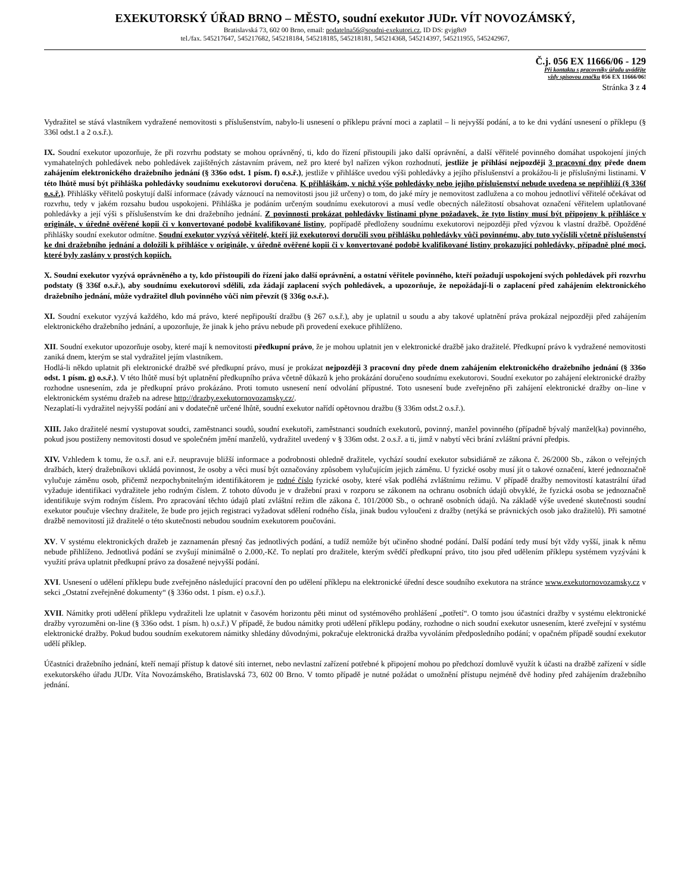EXEKUTORSKÝ ÚŘAD BRNO – MĚSTO, soudní exekutor JUDr. VÍT NOVOZÁMSKÝ,
Bratislavská 73, 602 00 Brno, email: podatelna56@soudni-exekutori.cz, ID DS: gvjg8s9
tel./fax. 545217647, 545217682, 545218184, 545218185, 545218181, 545214368, 545214397, 545211955, 545242967,
Č.j. 056 EX 11666/06 - 129
Při kontaktu s pracovníky úřadu uvádějte
vždy spisovou značku 056 EX 11666/06!
Stránka 3 z 4
Vydražitel se stává vlastníkem vydražené nemovitosti s příslušenstvím, nabylo-li usnesení o příklepu právní moci a zaplatil – li nejvyšší podání, a to ke dni vydání usnesení o příklepu (§ 336l odst.1 a 2 o.s.ř.).
IX. Soudní exekutor upozorňuje, že při rozvrhu podstaty se mohou oprávněný, ti, kdo do řízení přistoupili jako další oprávnění, a další věřitelé povinného domáhat uspokojení jiných vymahatelných pohledávek nebo pohledávek zajištěných zástavním právem, než pro které byl nařízen výkon rozhodnutí, jestliže je přihlásí nejpozději 3 pracovní dny přede dnem zahájením elektronického dražebního jednání (§ 336o odst. 1 písm. f) o.s.ř.), jestliže v přihlášce uvedou výši pohledávky a jejího příslušenství a prokážou-li je příslušnými listinami. V této lhůtě musí být přihláška pohledávky soudnímu exekutorovi doručena. K přihláškám, v nichž výše pohledávky nebo jejího příslušenství nebude uvedena se nepřihlíží (§ 336f o.s.ř.). Přihlášky věřitelů poskytují další informace (závady váznoucí na nemovitosti jsou již určeny) o tom, do jaké míry je nemovitost zadlužena a co mohou jednotliví věřitelé očekávat od rozvrhu, tedy v jakém rozsahu budou uspokojeni. Přihláška je podáním určeným soudnímu exekutorovi a musí vedle obecných náležitostí obsahovat označení věřitelem uplatňované pohledávky a její výši s příslušenstvím ke dni dražebního jednání. Z povinnosti prokázat pohledávky listinami plyne požadavek, že tyto listiny musí být připojeny k přihlášce v originále, v úředně ověřené kopii či v konvertované podobě kvalifikované listiny, popřípadě předloženy soudnímu exekutorovi nejpozději před výzvou k vlastní dražbě. Opožděné přihlášky soudní exekutor odmítne. Soudní exekutor vyzývá věřitelé, kteří již exekutorovi doručili svou přihlášku pohledávky vůči povinnému, aby tuto vyčíslili včetně příslušenství ke dni dražebního jednání a doložili k přihlášce v originále, v úředně ověřené kopii či v konvertované podobě kvalifikované listiny prokazující pohledávky, případně plné moci, které byly zaslány v prostých kopiích.
X. Soudní exekutor vyzývá oprávněného a ty, kdo přistoupili do řízení jako další oprávnění, a ostatní věřitele povinného, kteří požadují uspokojení svých pohledávek při rozvrhu podstaty (§ 336f o.s.ř.), aby soudnímu exekutorovi sdělili, zda žádají zaplacení svých pohledávek, a upozorňuje, že nepožádají-li o zaplacení před zahájením elektronického dražebního jednání, může vydražitel dluh povinného vůči nim převzít (§ 336g o.s.ř.).
XI. Soudní exekutor vyzývá každého, kdo má právo, které nepřipouští dražbu (§ 267 o.s.ř.), aby je uplatnil u soudu a aby takové uplatnění práva prokázal nejpozději před zahájením elektronického dražebního jednání, a upozorňuje, že jinak k jeho právu nebude při provedení exekuce přihlíženo.
XII. Soudní exekutor upozorňuje osoby, které mají k nemovitosti předkupní právo, že je mohou uplatnit jen v elektronické dražbě jako dražitelé. Předkupní právo k vydražené nemovitosti zaniká dnem, kterým se stal vydražitel jejím vlastníkem.
Hodlá-li někdo uplatnit při elektronické dražbě své předkupní právo, musí je prokázat nejpozději 3 pracovní dny přede dnem zahájením elektronického dražebního jednání (§ 336o odst. 1 písm. g) o.s.ř.). V této lhůtě musí být uplatnění předkupního práva včetně důkazů k jeho prokázání doručeno soudnímu exekutorovi. Soudní exekutor po zahájení elektronické dražby rozhodne usnesením, zda je předkupní právo prokázáno. Proti tomuto usnesení není odvolání přípustné. Toto usnesení bude zveřejněno při zahájení elektronické dražby on–line v elektronickém systému dražeb na adrese http://drazby.exekutornovozamsky.cz/.
Nezaplatí-li vydražitel nejvyšší podání ani v dodatečně určené lhůtě, soudní exekutor nařídí opětovnou dražbu (§ 336m odst.2 o.s.ř.).
XIII. Jako dražitelé nesmí vystupovat soudci, zaměstnanci soudů, soudní exekutoři, zaměstnanci soudních exekutorů, povinný, manžel povinného (případně bývalý manžel(ka) povinného, pokud jsou postiženy nemovitosti dosud ve společném jmění manželů, vydražitel uvedený v § 336m odst. 2 o.s.ř. a ti, jimž v nabytí věci brání zvláštní právní předpis.
XIV. Vzhledem k tomu, že o.s.ř. ani e.ř. neupravuje bližší informace a podrobnosti ohledně dražitele, vychází soudní exekutor subsidiárně ze zákona č. 26/2000 Sb., zákon o veřejných dražbách, který dražebníkovi ukládá povinnost, že osoby a věci musí být označovány způsobem vylučujícím jejich záměnu. U fyzické osoby musí jít o takové označení, které jednoznačně vylučuje záměnu osob, přičemž nezpochybnitelným identifikátorem je rodné číslo fyzické osoby, které však podléhá zvláštnímu režimu. V případě dražby nemovitostí katastrální úřad vyžaduje identifikaci vydražitele jeho rodným číslem. Z tohoto důvodu je v dražební praxi v rozporu se zákonem na ochranu osobních údajů obvyklé, že fyzická osoba se jednoznačně identifikuje svým rodným číslem. Pro zpracování těchto údajů platí zvláštní režim dle zákona č. 101/2000 Sb., o ochraně osobních údajů. Na základě výše uvedené skutečnosti soudní exekutor poučuje všechny dražitele, že bude pro jejich registraci vyžadovat sdělení rodného čísla, jinak budou vyloučeni z dražby (netýká se právnických osob jako dražitelů). Při samotné dražbě nemovitostí již dražitelé o této skutečnosti nebudou soudním exekutorem poučováni.
XV. V systému elektronických dražeb je zaznamenán přesný čas jednotlivých podání, a tudíž nemůže být učiněno shodné podání. Další podání tedy musí být vždy vyšší, jinak k němu nebude přihlíženo. Jednotlivá podání se zvyšují minimálně o 2.000,-Kč. To neplatí pro dražitele, kterým svědčí předkupní právo, tito jsou před udělením příklepu systémem vyzýváni k využití práva uplatnit předkupní právo za dosažené nejvyšší podání.
XVI. Usnesení o udělení příklepu bude zveřejněno následující pracovní den po udělení příklepu na elektronické úřední desce soudního exekutora na stránce www.exekutornovozamsky.cz v sekci „Ostatní zveřejněné dokumenty“ (§ 336o odst. 1 písm. e) o.s.ř.).
XVII. Námitky proti udělení příklepu vydražiteli lze uplatnit v časovém horizontu pěti minut od systémového prohlášení „potřetí“. O tomto jsou účastníci dražby v systému elektronické dražby vyrozuměni on-line (§ 336o odst. 1 písm. h) o.s.ř.) V případě, že budou námitky proti udělení příklepu podány, rozhodne o nich soudní exekutor usnesením, které zveřejní v systému elektronické dražby. Pokud budou soudním exekutorem námitky shledány důvodnými, pokračuje elektronická dražba vyvoláním předposledního podání; v opačném případě soudní exekutor udělí příklep.
Účastníci dražebního jednání, kteří nemají přístup k datové síti internet, nebo nevlastní zařízení potřebné k připojení mohou po předchozí domluvě využít k účasti na dražbě zařízení v sídle exekutorského úřadu JUDr. Víta Novozámského, Bratislavská 73, 602 00 Brno. V tomto případě je nutné požádat o umožnění přístupu nejméně dvě hodiny před zahájením dražebního jednání.